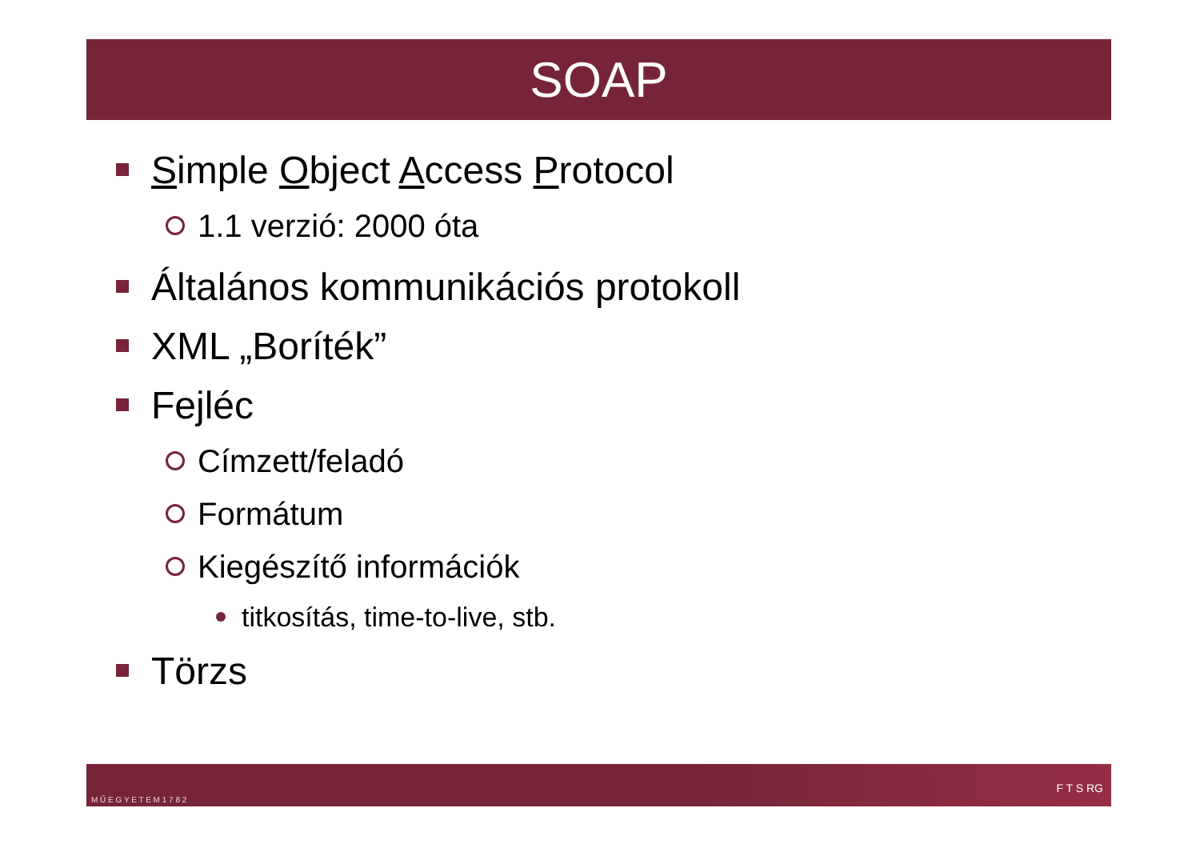SOAP
Simple Object Access Protocol
1.1 verzió: 2000 óta
Általános kommunikációs protokoll
XML „Boríték”
Fejléc
Címzett/feladó
Formátum
Kiegészítő információk
titkosítás, time-to-live, stb.
Törzs
M Ű E G Y E T E M 1 7 8 2 F T S RG